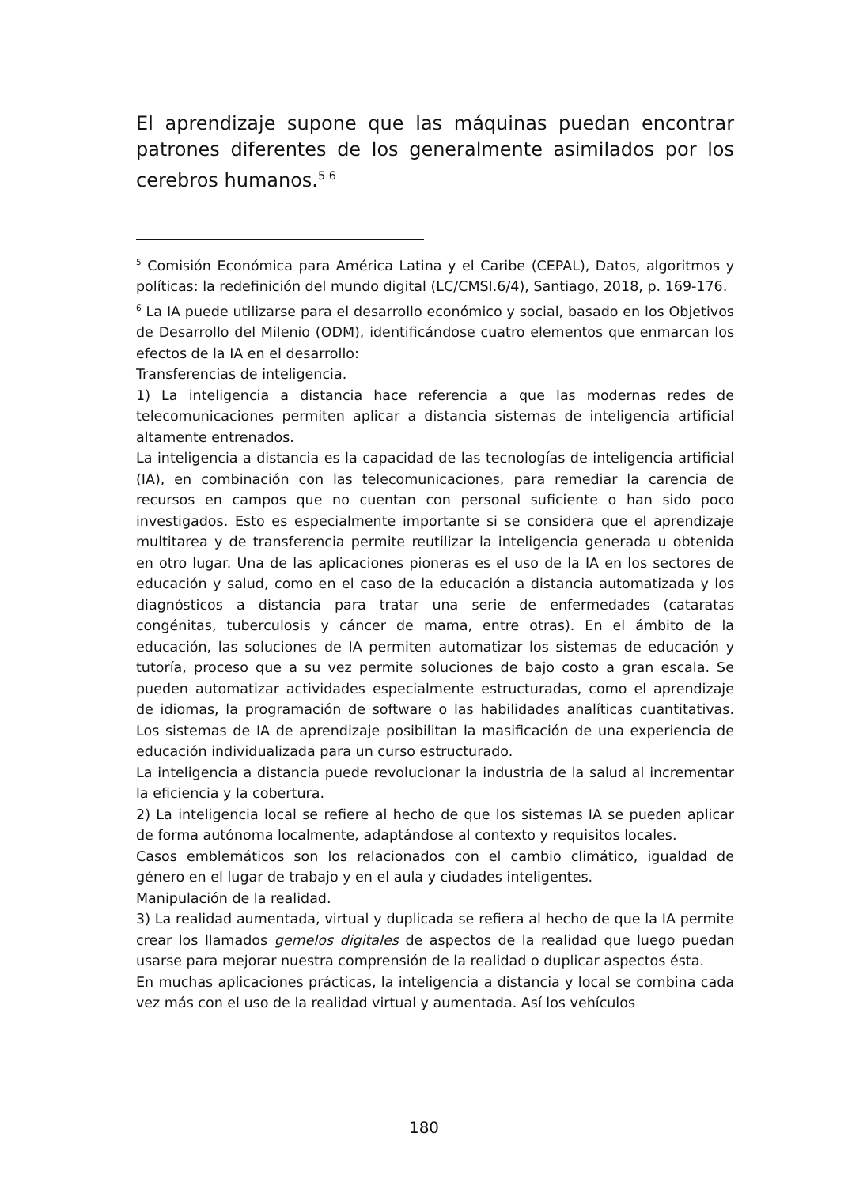El aprendizaje supone que las máquinas puedan encontrar patrones diferentes de los generalmente asimilados por los cerebros humanos.<sup>5 6</sup>
<sup>5</sup> Comisión Económica para América Latina y el Caribe (CEPAL), Datos, algoritmos y políticas: la redefinición del mundo digital (LC/CMSI.6/4), Santiago, 2018, p. 169-176.
<sup>6</sup> La IA puede utilizarse para el desarrollo económico y social, basado en los Objetivos de Desarrollo del Milenio (ODM), identificándose cuatro elementos que enmarcan los efectos de la IA en el desarrollo:
Transferencias de inteligencia.
1) La inteligencia a distancia hace referencia a que las modernas redes de telecomunicaciones permiten aplicar a distancia sistemas de inteligencia artificial altamente entrenados.
La inteligencia a distancia es la capacidad de las tecnologías de inteligencia artificial (IA), en combinación con las telecomunicaciones, para remediar la carencia de recursos en campos que no cuentan con personal suficiente o han sido poco investigados. Esto es especialmente importante si se considera que el aprendizaje multitarea y de transferencia permite reutilizar la inteligencia generada u obtenida en otro lugar. Una de las aplicaciones pioneras es el uso de la IA en los sectores de educación y salud, como en el caso de la educación a distancia automatizada y los diagnósticos a distancia para tratar una serie de enfermedades (cataratas congénitas, tuberculosis y cáncer de mama, entre otras). En el ámbito de la educación, las soluciones de IA permiten automatizar los sistemas de educación y tutoría, proceso que a su vez permite soluciones de bajo costo a gran escala. Se pueden automatizar actividades especialmente estructuradas, como el aprendizaje de idiomas, la programación de software o las habilidades analíticas cuantitativas. Los sistemas de IA de aprendizaje posibilitan la masificación de una experiencia de educación individualizada para un curso estructurado.
La inteligencia a distancia puede revolucionar la industria de la salud al incrementar la eficiencia y la cobertura.
2) La inteligencia local se refiere al hecho de que los sistemas IA se pueden aplicar de forma autónoma localmente, adaptándose al contexto y requisitos locales.
Casos emblemáticos son los relacionados con el cambio climático, igualdad de género en el lugar de trabajo y en el aula y ciudades inteligentes.
Manipulación de la realidad.
3) La realidad aumentada, virtual y duplicada se refiera al hecho de que la IA permite crear los llamados gemelos digitales de aspectos de la realidad que luego puedan usarse para mejorar nuestra comprensión de la realidad o duplicar aspectos ésta.
En muchas aplicaciones prácticas, la inteligencia a distancia y local se combina cada vez más con el uso de la realidad virtual y aumentada. Así los vehículos
180